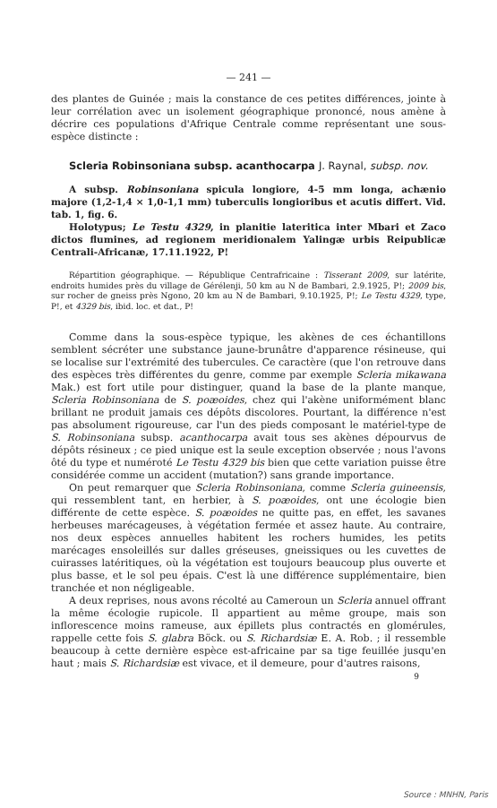— 241 —
des plantes de Guinée ; mais la constance de ces petites différences, jointe à leur corrélation avec un isolement géographique prononcé, nous amène à décrire ces populations d'Afrique Centrale comme représentant une sous-espèce distincte :
Scleria Robinsoniana subsp. acanthocarpa J. Raynal, subsp. nov.
A subsp. Robinsoniana spicula longiore, 4-5 mm longa, achænio majore (1,2-1,4 × 1,0-1,1 mm) tuberculis longioribus et acutis differt. Vid. tab. 1, fig. 6.
Holotypus; Le Testu 4329, in planitie lateritica inter Mbari et Zaco dictos flumines, ad regionem meridionalem Yalingæ urbis Reipublicæ Centrali-Africanæ, 17.11.1922, P!
Répartition géographique. — République Centrafricaine : Tisserant 2009, sur latérite, endroits humides près du village de Gérélenji, 50 km au N de Bambari, 2.9.1925, P!; 2009 bis, sur rocher de gneiss près Ngono, 20 km au N de Bambari, 9.10.1925, P!; Le Testu 4329, type, P!, et 4329 bis, ibid. loc. et dat., P!
Comme dans la sous-espèce typique, les akènes de ces échantillons semblent sécréter une substance jaune-brunâtre d'apparence résineuse, qui se localise sur l'extrémité des tubercules. Ce caractère (que l'on retrouve dans des espèces très différentes du genre, comme par exemple Scleria mikawana Mak.) est fort utile pour distinguer, quand la base de la plante manque, Scleria Robinsoniana de S. poæoides, chez qui l'akène uniformément blanc brillant ne produit jamais ces dépôts discolores. Pourtant, la différence n'est pas absolument rigoureuse, car l'un des pieds composant le matériel-type de S. Robinsoniana subsp. acanthocarpa avait tous ses akènes dépourvus de dépôts résineux ; ce pied unique est la seule exception observée ; nous l'avons ôté du type et numéroté Le Testu 4329 bis bien que cette variation puisse être considérée comme un accident (mutation?) sans grande importance.
On peut remarquer que Scleria Robinsoniana, comme Scleria guineensis, qui ressemblent tant, en herbier, à S. poæoides, ont une écologie bien différente de cette espèce. S. poæoides ne quitte pas, en effet, les savanes herbeuses marécageuses, à végétation fermée et assez haute. Au contraire, nos deux espèces annuelles habitent les rochers humides, les petits marécages ensoleillés sur dalles gréseuses, gneissiques ou les cuvettes de cuirasses latéritiques, où la végétation est toujours beaucoup plus ouverte et plus basse, et le sol peu épais. C'est là une différence supplémentaire, bien tranchée et non négligeable.
A deux reprises, nous avons récolté au Cameroun un Scleria annuel offrant la même écologie rupicole. Il appartient au même groupe, mais son inflorescence moins rameuse, aux épillets plus contractés en glomérules, rappelle cette fois S. glabra Böck. ou S. Richardsiæ E. A. Rob. ; il ressemble beaucoup à cette dernière espèce est-africaine par sa tige feuillée jusqu'en haut ; mais S. Richardsiæ est vivace, et il demeure, pour d'autres raisons,
9
Source : MNHN, Paris